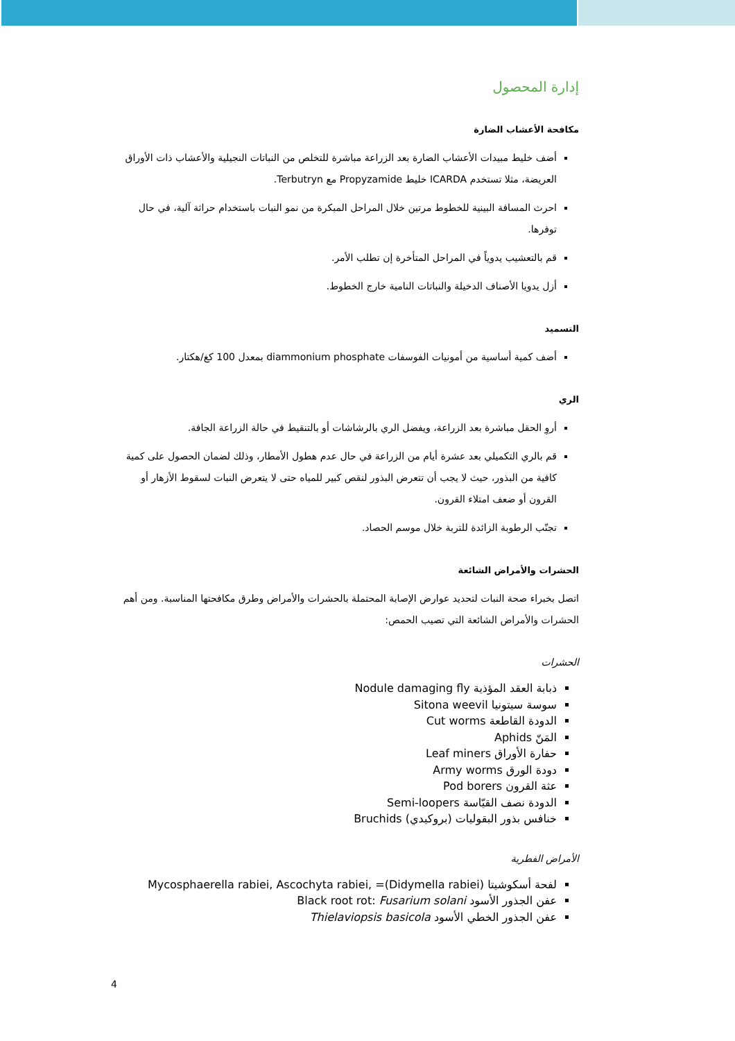إدارة المحصول
مكافحة الأعشاب الضارة
أضف خليط مبيدات الأعشاب الضارة بعد الزراعة مباشرة للتخلص من النباتات النجيلية والأعشاب ذات الأوراق العريضة، مثلا تستخدم ICARDA خليط Propyzamide مع Terbutryn.
احرث المسافة البينية للخطوط مرتين خلال المراحل المبكرة من نمو النبات باستخدام حراثة آلية، في حال توفرها.
قم بالتعشيب يدوياً في المراحل المتأخرة إن تطلب الأمر.
أزل يدويا الأصناف الدخيلة والنباتات النامية خارج الخطوط.
التسميد
أضف كمية أساسية من أمونيات الفوسفات diammonium phosphate بمعدل 100 كغ/هكتار.
الري
أروِ الحقل مباشرة بعد الزراعة، ويفضل الري بالرشاشات أو بالتنقيط في حالة الزراعة الجافة.
قم بالري التكميلي بعد عشرة أيام من الزراعة في حال عدم هطول الأمطار، وذلك لضمان الحصول على كمية كافية من البذور، حيث لا يجب أن تتعرض البذور لنقص كبير للمياه حتى لا يتعرض النبات لسقوط الأزهار أو القرون أو ضعف امتلاء القرون.
تجنّب الرطوبة الزائدة للتربة خلال موسم الحصاد.
الحشرات والأمراض الشائعة
اتصل بخبراء صحة النبات لتحديد عوارض الإصابة المحتملة بالحشرات والأمراض وطرق مكافحتها المناسبة. ومن أهم الحشرات والأمراض الشائعة التي تصيب الحمص:
الحشرات
ذبابة العقد المؤذية Nodule damaging fly
سوسة سيتونيا Sitona weevil
الدودة القاطعة Cut worms
المَنّ Aphids
حفارة الأوراق Leaf miners
دودة الورق Army worms
عثة القرون Pod borers
الدودة نصف القيّاسة Semi-loopers
خنافس بذور البقوليات (بروكيدي) Bruchids
الأمراض الفطرية
لفحة أسكوشيتا (Didymella rabiei)= ,Mycosphaerella rabiei, Ascochyta rabiei
عفن الجذور الأسود Black root rot: Fusarium solani
عفن الجذور الخطي الأسود Thielaviopsis basicola
4